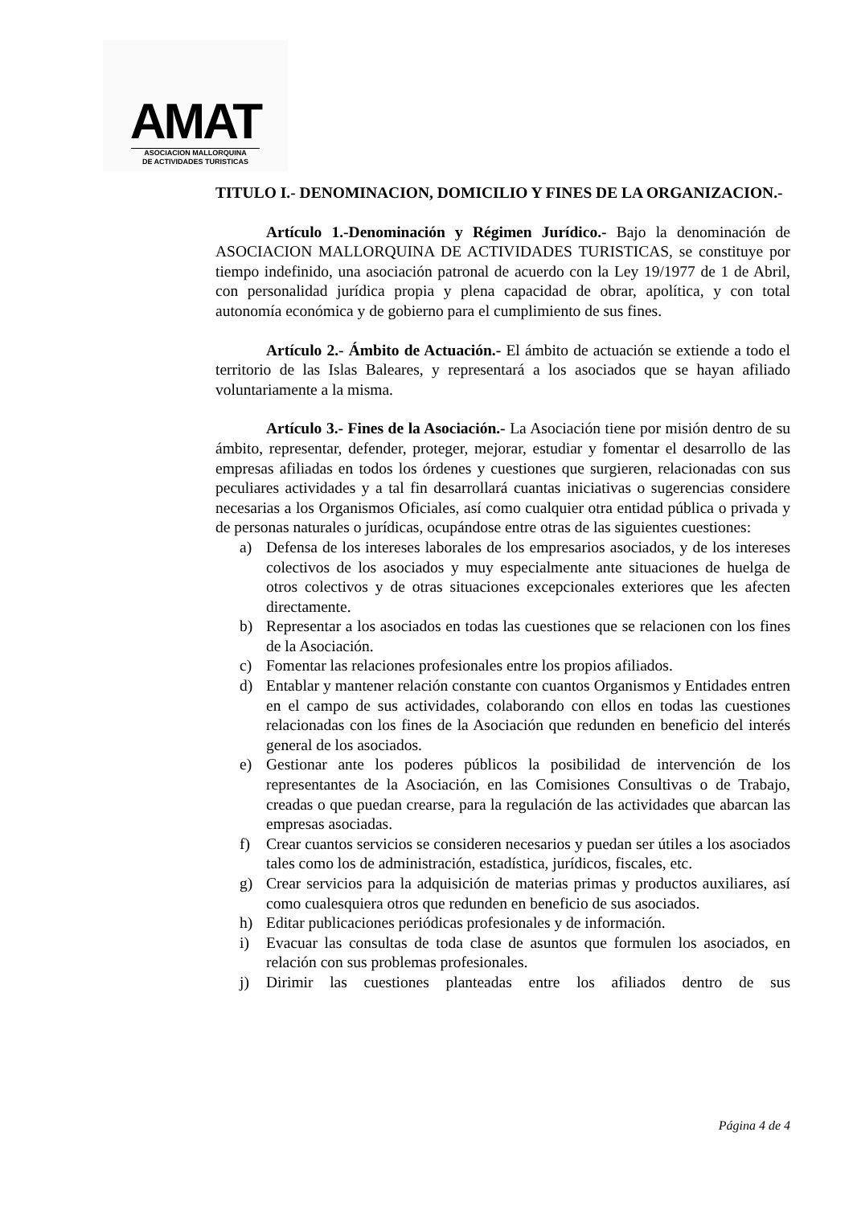AMAT
ASOCIACION MALLORQUINA
DE ACTIVIDADES TURISTICAS
TITULO I.- DENOMINACION, DOMICILIO Y FINES DE LA ORGANIZACION.-
Artículo 1.-Denominación y Régimen Jurídico.- Bajo la denominación de ASOCIACION MALLORQUINA DE ACTIVIDADES TURISTICAS, se constituye por tiempo indefinido, una asociación patronal de acuerdo con la Ley 19/1977 de 1 de Abril, con personalidad jurídica propia y plena capacidad de obrar, apolítica, y con total autonomía económica y de gobierno para el cumplimiento de sus fines.
Artículo 2.- Ámbito de Actuación.- El ámbito de actuación se extiende a todo el territorio de las Islas Baleares, y representará a los asociados que se hayan afiliado voluntariamente a la misma.
Artículo 3.- Fines de la Asociación.- La Asociación tiene por misión dentro de su ámbito, representar, defender, proteger, mejorar, estudiar y fomentar el desarrollo de las empresas afiliadas en todos los órdenes y cuestiones que surgieren, relacionadas con sus peculiares actividades y a tal fin desarrollará cuantas iniciativas o sugerencias considere necesarias a los Organismos Oficiales, así como cualquier otra entidad pública o privada y de personas naturales o jurídicas, ocupándose entre otras de las siguientes cuestiones:
a) Defensa de los intereses laborales de los empresarios asociados, y de los intereses colectivos de los asociados y muy especialmente ante situaciones de huelga de otros colectivos y de otras situaciones excepcionales exteriores que les afecten directamente.
b) Representar a los asociados en todas las cuestiones que se relacionen con los fines de la Asociación.
c) Fomentar las relaciones profesionales entre los propios afiliados.
d) Entablar y mantener relación constante con cuantos Organismos y Entidades entren en el campo de sus actividades, colaborando con ellos en todas las cuestiones relacionadas con los fines de la Asociación que redunden en beneficio del interés general de los asociados.
e) Gestionar ante los poderes públicos la posibilidad de intervención de los representantes de la Asociación, en las Comisiones Consultivas o de Trabajo, creadas o que puedan crearse, para la regulación de las actividades que abarcan las empresas asociadas.
f) Crear cuantos servicios se consideren necesarios y puedan ser útiles a los asociados tales como los de administración, estadística, jurídicos, fiscales, etc.
g) Crear servicios para la adquisición de materias primas y productos auxiliares, así como cualesquiera otros que redunden en beneficio de sus asociados.
h) Editar publicaciones periódicas profesionales y de información.
i) Evacuar las consultas de toda clase de asuntos que formulen los asociados, en relación con sus problemas profesionales.
j) Dirimir las cuestiones planteadas entre los afiliados dentro de sus
Página 4 de 4